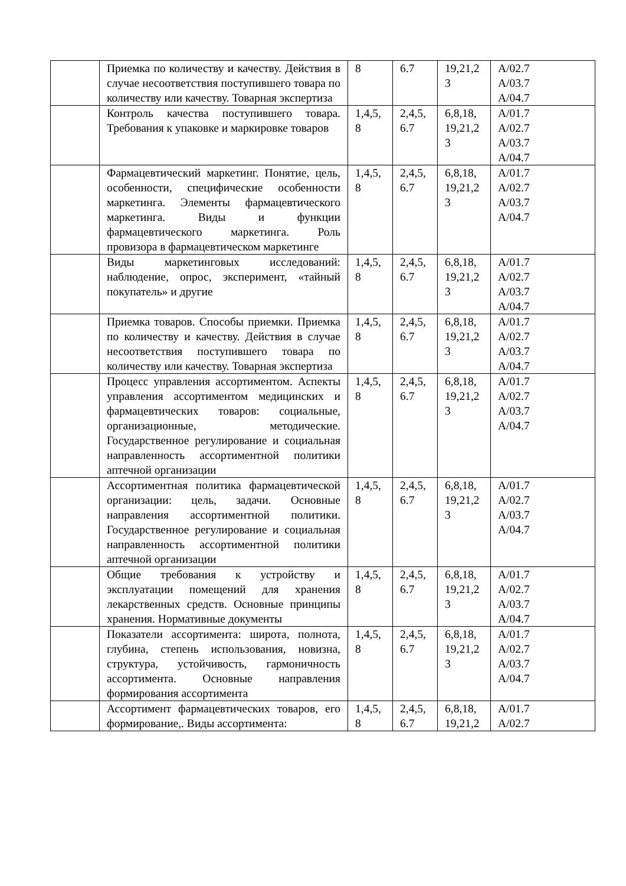| | Приемка по количеству и качеству. Действия в случае несоответствия поступившего товара по количеству или качеству. Товарная экспертиза | 8 | 6.7 | 19,21,2 3 | A/02.7 A/03.7 A/04.7 |
| | Контроль качества поступившего товара. Требования к упаковке и маркировке товаров | 1,4,5, 8 | 2,4,5, 6.7 | 6,8,18, 19,21,2 3 | A/01.7 A/02.7 A/03.7 A/04.7 |
| | Фармацевтический маркетинг. Понятие, цель, особенности, специфические особенности маркетинга. Элементы фармацевтического маркетинга. Виды и функции фармацевтического маркетинга. Роль провизора в фармацевтическом маркетинге | 1,4,5, 8 | 2,4,5, 6.7 | 6,8,18, 19,21,2 3 | A/01.7 A/02.7 A/03.7 A/04.7 |
| | Виды маркетинговых исследований: наблюдение, опрос, эксперимент, «тайный покупатель» и другие | 1,4,5, 8 | 2,4,5, 6.7 | 6,8,18, 19,21,2 3 | A/01.7 A/02.7 A/03.7 A/04.7 |
| | Приемка товаров. Способы приемки. Приемка по количеству и качеству. Действия в случае несоответствия поступившего товара по количеству или качеству. Товарная экспертиза | 1,4,5, 8 | 2,4,5, 6.7 | 6,8,18, 19,21,2 3 | A/01.7 A/02.7 A/03.7 A/04.7 |
| | Процесс управления ассортиментом. Аспекты управления ассортиментом медицинских и фармацевтических товаров: социальные, организационные, методические. Государственное регулирование и социальная направленность ассортиментной политики аптечной организации | 1,4,5, 8 | 2,4,5, 6.7 | 6,8,18, 19,21,2 3 | A/01.7 A/02.7 A/03.7 A/04.7 |
| | Ассортиментная политика фармацевтической организации: цель, задачи. Основные направления ассортиментной политики. Государственное регулирование и социальная направленность ассортиментной политики аптечной организации | 1,4,5, 8 | 2,4,5, 6.7 | 6,8,18, 19,21,2 3 | A/01.7 A/02.7 A/03.7 A/04.7 |
| | Общие требования к устройству и эксплуатации помещений для хранения лекарственных средств. Основные принципы хранения. Нормативные документы | 1,4,5, 8 | 2,4,5, 6.7 | 6,8,18, 19,21,2 3 | A/01.7 A/02.7 A/03.7 A/04.7 |
| | Показатели ассортимента: широта, полнота, глубина, степень использования, новизна, структура, устойчивость, гармоничность ассортимента. Основные направления формирования ассортимента | 1,4,5, 8 | 2,4,5, 6.7 | 6,8,18, 19,21,2 3 | A/01.7 A/02.7 A/03.7 A/04.7 |
| | Ассортимент фармацевтических товаров, его формирование,. Виды ассортимента: | 1,4,5, 8 | 2,4,5, 6.7 | 6,8,18, 19,21,2 | A/01.7 A/02.7 |